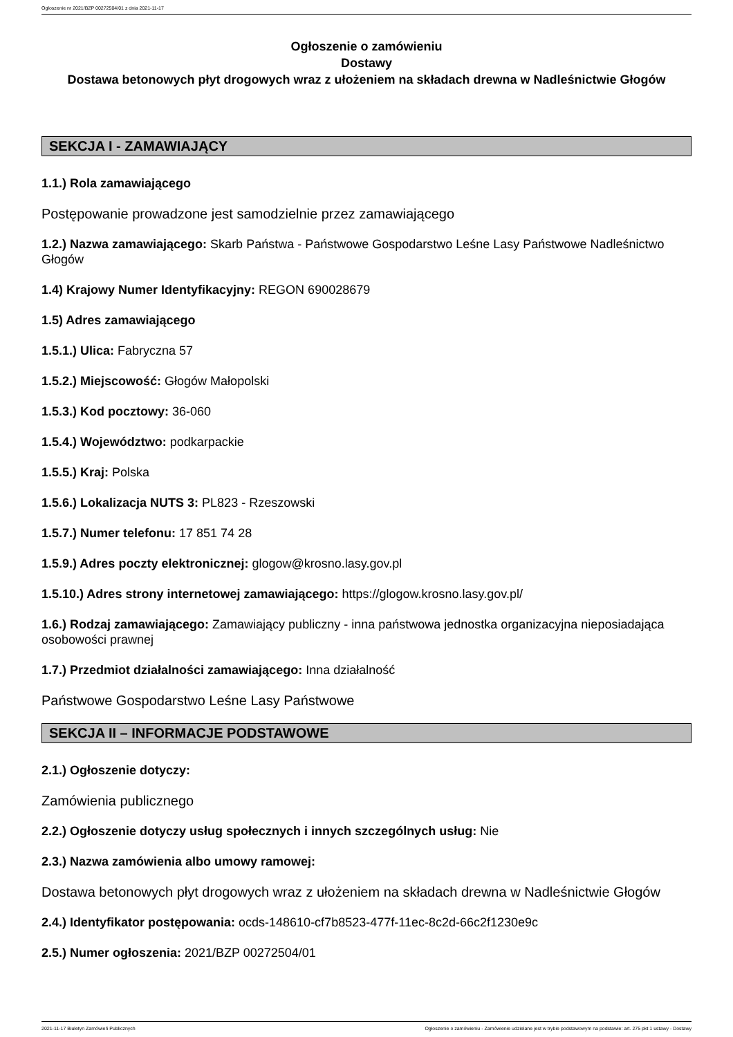Ogłoszenie nr 2021/BZP 00272504/01 z dnia 2021-11-17
Ogłoszenie o zamówieniu
Dostawy
Dostawa betonowych płyt drogowych wraz z ułożeniem na składach drewna w Nadleśnictwie Głogów
SEKCJA I - ZAMAWIAJĄCY
1.1.) Rola zamawiającego
Postępowanie prowadzone jest samodzielnie przez zamawiającego
1.2.) Nazwa zamawiającego: Skarb Państwa - Państwowe Gospodarstwo Leśne Lasy Państwowe Nadleśnictwo Głogów
1.4) Krajowy Numer Identyfikacyjny: REGON 690028679
1.5) Adres zamawiającego
1.5.1.) Ulica: Fabryczna 57
1.5.2.) Miejscowość: Głogów Małopolski
1.5.3.) Kod pocztowy: 36-060
1.5.4.) Województwo: podkarpackie
1.5.5.) Kraj: Polska
1.5.6.) Lokalizacja NUTS 3: PL823 - Rzeszowski
1.5.7.) Numer telefonu: 17 851 74 28
1.5.9.) Adres poczty elektronicznej: glogow@krosno.lasy.gov.pl
1.5.10.) Adres strony internetowej zamawiającego: https://glogow.krosno.lasy.gov.pl/
1.6.) Rodzaj zamawiającego: Zamawiający publiczny - inna państwowa jednostka organizacyjna nieposiadająca osobowości prawnej
1.7.) Przedmiot działalności zamawiającego: Inna działalność
Państwowe Gospodarstwo Leśne Lasy Państwowe
SEKCJA II – INFORMACJE PODSTAWOWE
2.1.) Ogłoszenie dotyczy:
Zamówienia publicznego
2.2.) Ogłoszenie dotyczy usług społecznych i innych szczególnych usług: Nie
2.3.) Nazwa zamówienia albo umowy ramowej:
Dostawa betonowych płyt drogowych wraz z ułożeniem na składach drewna w Nadleśnictwie Głogów
2.4.) Identyfikator postępowania: ocds-148610-cf7b8523-477f-11ec-8c2d-66c2f1230e9c
2.5.) Numer ogłoszenia: 2021/BZP 00272504/01
2021-11-17 Biuletyn Zamówień Publicznych Ogłoszenie o zamówieniu - Zamówienie udzielane jest w trybie podstawowym na podstawie: art. 275 pkt 1 ustawy - Dostawy